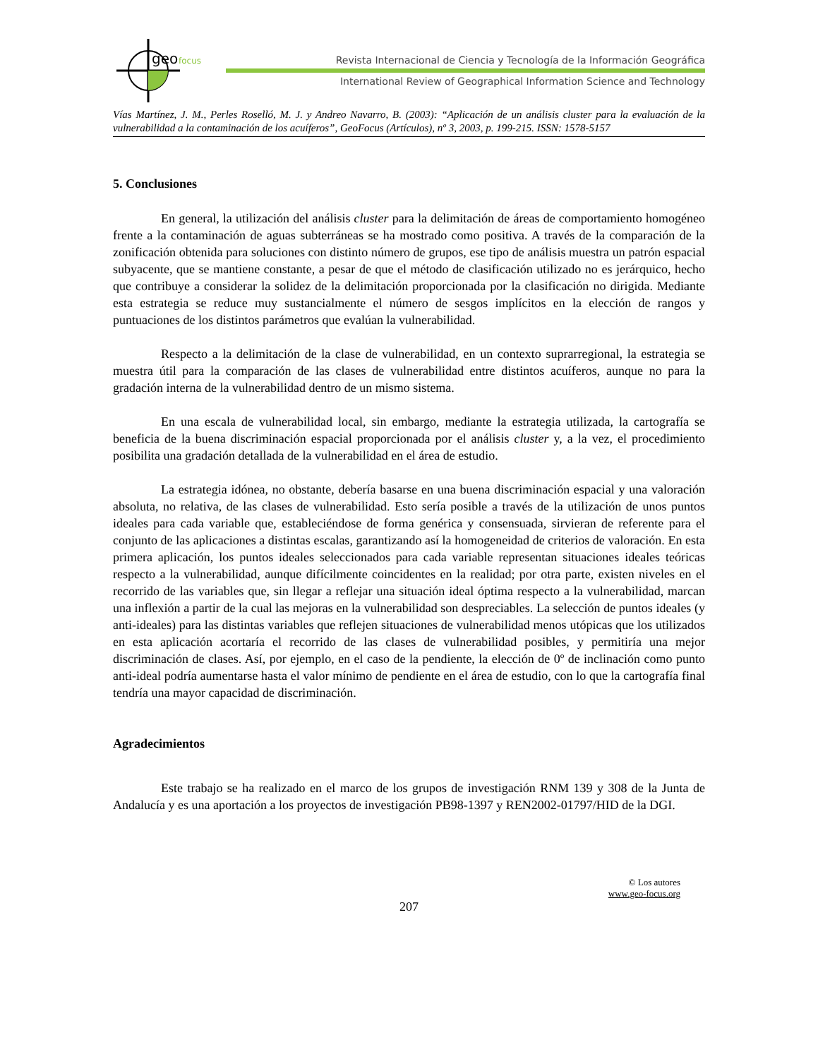geo
focus
Revista Internacional de Ciencia y Tecnología de la Información Geográfica
International Review of Geographical Information Science and Technology
Vías Martínez, J. M., Perles Roselló, M. J. y Andreo Navarro, B. (2003): “Aplicación de un análisis cluster para la evaluación de la vulnerabilidad a la contaminación de los acuíferos”, GeoFocus (Artículos), nº 3, 2003, p. 199-215. ISSN: 1578-5157
5. Conclusiones
En general, la utilización del análisis cluster para la delimitación de áreas de comportamiento homogéneo frente a la contaminación de aguas subterráneas se ha mostrado como positiva. A través de la comparación de la zonificación obtenida para soluciones con distinto número de grupos, ese tipo de análisis muestra un patrón espacial subyacente, que se mantiene constante, a pesar de que el método de clasificación utilizado no es jerárquico, hecho que contribuye a considerar la solidez de la delimitación proporcionada por la clasificación no dirigida. Mediante esta estrategia se reduce muy sustancialmente el número de sesgos implícitos en la elección de rangos y puntuaciones de los distintos parámetros que evalúan la vulnerabilidad.
Respecto a la delimitación de la clase de vulnerabilidad, en un contexto suprarregional, la estrategia se muestra útil para la comparación de las clases de vulnerabilidad entre distintos acuíferos, aunque no para la gradación interna de la vulnerabilidad dentro de un mismo sistema.
En una escala de vulnerabilidad local, sin embargo, mediante la estrategia utilizada, la cartografía se beneficia de la buena discriminación espacial proporcionada por el análisis cluster y, a la vez, el procedimiento posibilita una gradación detallada de la vulnerabilidad en el área de estudio.
La estrategia idónea, no obstante, debería basarse en una buena discriminación espacial y una valoración absoluta, no relativa, de las clases de vulnerabilidad. Esto sería posible a través de la utilización de unos puntos ideales para cada variable que, estableciéndose de forma genérica y consensuada, sirvieran de referente para el conjunto de las aplicaciones a distintas escalas, garantizando así la homogeneidad de criterios de valoración. En esta primera aplicación, los puntos ideales seleccionados para cada variable representan situaciones ideales teóricas respecto a la vulnerabilidad, aunque difícilmente coincidentes en la realidad; por otra parte, existen niveles en el recorrido de las variables que, sin llegar a reflejar una situación ideal óptima respecto a la vulnerabilidad, marcan una inflexión a partir de la cual las mejoras en la vulnerabilidad son despreciables. La selección de puntos ideales (y anti-ideales) para las distintas variables que reflejen situaciones de vulnerabilidad menos utópicas que los utilizados en esta aplicación acortaría el recorrido de las clases de vulnerabilidad posibles, y permitiría una mejor discriminación de clases. Así, por ejemplo, en el caso de la pendiente, la elección de 0º de inclinación como punto anti-ideal podría aumentarse hasta el valor mínimo de pendiente en el área de estudio, con lo que la cartografía final tendría una mayor capacidad de discriminación.
Agradecimientos
Este trabajo se ha realizado en el marco de los grupos de investigación RNM 139 y 308 de la Junta de Andalucía y es una aportación a los proyectos de investigación PB98-1397 y REN2002-01797/HID de la DGI.
© Los autores
www.geo-focus.org
207